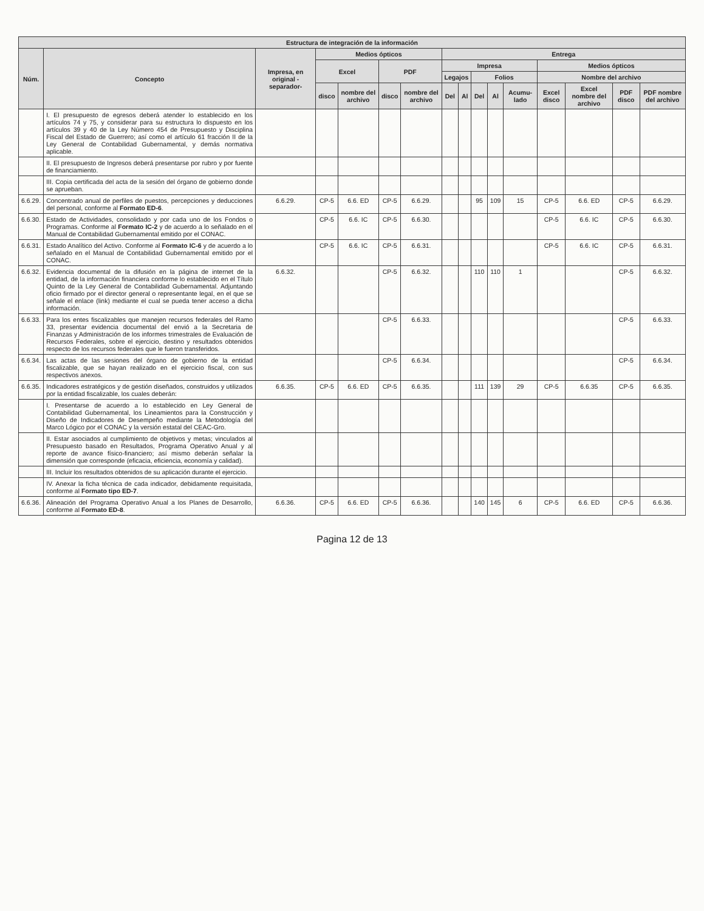| Estructura de integración de la información | | | | | | | | | | | | | | | |
| --- | --- | --- | --- | --- | --- | --- | --- | --- | --- | --- | --- | --- | --- | --- | --- |
| Núm. | Concepto | Impresa, en original -separador- | Medios ópticos | | | | Entrega | | | | | | | | |
| | | | Excel | | PDF | | Impresa | | | | | Medios ópticos | | | |
| | | | | | | | Legajos | | Folios | | | Nombre del archivo | | | |
| | | | disco | nombre del archivo | disco | nombre del archivo | Del | Al | Del | Al | Acumu-lado | Excel disco | Excel nombre del archivo | PDF disco | PDF nombre del archivo |
| | I. El presupuesto de egresos deberá atender lo establecido en los artículos 74 y 75, y considerar para su estructura lo dispuesto en los artículos 39 y 40 de la Ley Número 454 de Presupuesto y Disciplina Fiscal del Estado de Guerrero; así como el artículo 61 fracción II de la Ley General de Contabilidad Gubernamental, y demás normativa aplicable. | | | | | | | | | | | | | | |
| | II. El presupuesto de Ingresos deberá presentarse por rubro y por fuente de financiamiento. | | | | | | | | | | | | | | |
| | III. Copia certificada del acta de la sesión del órgano de gobierno donde se aprueban. | | | | | | | | | | | | | | |
| 6.6.29. | Concentrado anual de perfiles de puestos, percepciones y deducciones del personal, conforme al Formato ED-6 . | 6.6.29. | CP-5 | 6.6. ED | CP-5 | 6.6.29. | | | 95 | 109 | 15 | CP-5 | 6.6. ED | CP-5 | 6.6.29. |
| 6.6.30. | Estado de Actividades, consolidado y por cada uno de los Fondos o Programas. Conforme al Formato IC-2 y de acuerdo a lo señalado en el Manual de Contabilidad Gubernamental emitido por el CONAC. | | CP-5 | 6.6. IC | CP-5 | 6.6.30. | | | | | | CP-5 | 6.6. IC | CP-5 | 6.6.30. |
| 6.6.31. | Estado Analítico del Activo. Conforme al Formato IC-6 y de acuerdo a lo señalado en el Manual de Contabilidad Gubernamental emitido por el CONAC. | | CP-5 | 6.6. IC | CP-5 | 6.6.31. | | | | | | CP-5 | 6.6. IC | CP-5 | 6.6.31. |
| 6.6.32. | Evidencia documental de la difusión en la página de internet de la entidad, de la información financiera conforme lo establecido en el Título Quinto de la Ley General de Contabilidad Gubernamental. Adjuntando oficio firmado por el director general o representante legal, en el que se señale el enlace (link) mediante el cual se pueda tener acceso a dicha información. | 6.6.32. | | | CP-5 | 6.6.32. | | | 110 | 110 | 1 | | | CP-5 | 6.6.32. |
| 6.6.33. | Para los entes fiscalizables que manejen recursos federales del Ramo 33, presentar evidencia documental del envió a la Secretaria de Finanzas y Administración de los informes trimestrales de Evaluación de Recursos Federales, sobre el ejercicio, destino y resultados obtenidos respecto de los recursos federales que le fueron transferidos. | | | | CP-5 | 6.6.33. | | | | | | | | CP-5 | 6.6.33. |
| 6.6.34. | Las actas de las sesiones del órgano de gobierno de la entidad fiscalizable, que se hayan realizado en el ejercicio fiscal, con sus respectivos anexos. | | | | CP-5 | 6.6.34. | | | | | | | | CP-5 | 6.6.34. |
| 6.6.35. | Indicadores estratégicos y de gestión diseñados, construidos y utilizados por la entidad fiscalizable, los cuales deberán: | 6.6.35. | CP-5 | 6.6. ED | CP-5 | 6.6.35. | | | 111 | 139 | 29 | CP-5 | 6.6.35 | CP-5 | 6.6.35. |
| | I. Presentarse de acuerdo a lo establecido en Ley General de Contabilidad Gubernamental, los Lineamientos para la Construcción y Diseño de Indicadores de Desempeño mediante la Metodología del Marco Lógico por el CONAC y la versión estatal del CEAC-Gro. | | | | | | | | | | | | | | |
| | II. Estar asociados al cumplimiento de objetivos y metas; vinculados al Presupuesto basado en Resultados, Programa Operativo Anual y al reporte de avance físico-financiero; así mismo deberán señalar la dimensión que corresponde (eficacia, eficiencia, economía y calidad). | | | | | | | | | | | | | | |
| | III. Incluir los resultados obtenidos de su aplicación durante el ejercicio. | | | | | | | | | | | | | | |
| | IV. Anexar la ficha técnica de cada indicador, debidamente requisitada, conforme al Formato tipo ED-7 . | | | | | | | | | | | | | | |
| 6.6.36. | Alineación del Programa Operativo Anual a los Planes de Desarrollo, conforme al Formato ED-8 . | 6.6.36. | CP-5 | 6.6. ED | CP-5 | 6.6.36. | | | 140 | 145 | 6 | CP-5 | 6.6. ED | CP-5 | 6.6.36. |
Pagina 12 de 13